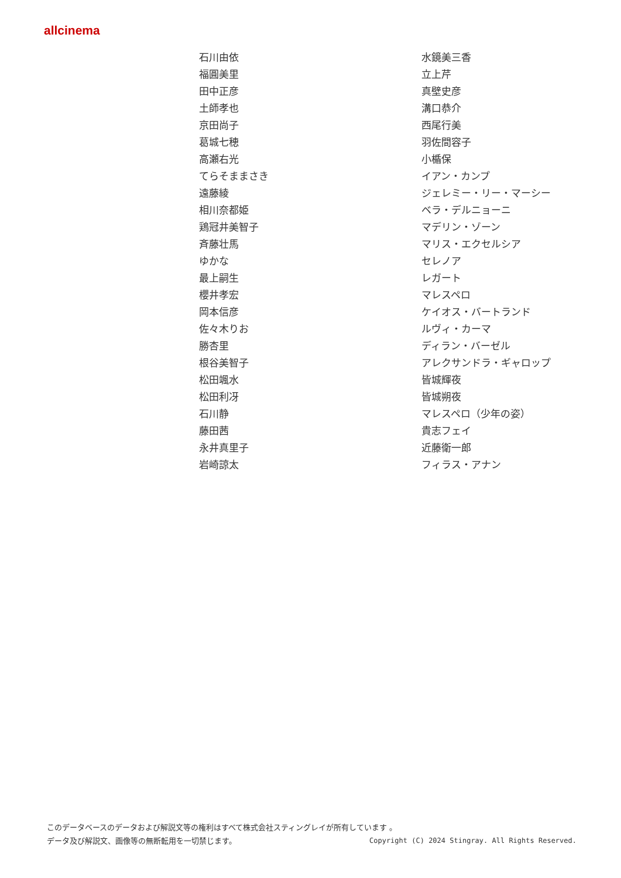allcinema
| 石川由依 | 水鏡美三香 |
| 福圓美里 | 立上芹 |
| 田中正彦 | 真壁史彦 |
| 土師孝也 | 溝口恭介 |
| 京田尚子 | 西尾行美 |
| 葛城七穂 | 羽佐間容子 |
| 高瀬右光 | 小楯保 |
| てらそままさき | イアン・カンプ |
| 遠藤綾 | ジェレミー・リー・マーシー |
| 相川奈都姫 | ベラ・デルニョーニ |
| 鶏冠井美智子 | マデリン・ゾーン |
| 斉藤壮馬 | マリス・エクセルシア |
| ゆかな | セレノア |
| 最上嗣生 | レガート |
| 櫻井孝宏 | マレスペロ |
| 岡本信彦 | ケイオス・バートランド |
| 佐々木りお | ルヴィ・カーマ |
| 勝杏里 | ディラン・バーゼル |
| 根谷美智子 | アレクサンドラ・ギャロップ |
| 松田颯水 | 皆城輝夜 |
| 松田利冴 | 皆城朔夜 |
| 石川静 | マレスペロ（少年の姿） |
| 藤田茜 | 貴志フェイ |
| 永井真里子 | 近藤衛一郎 |
| 岩崎諒太 | フィラス・アナン |
このデータベースのデータおよび解説文等の権利はすべて株式会社スティングレイが所有しています 。
Copyright (C) 2024 Stingray. All Rights Reserved. データ及び解説文、画像等の無断転用を一切禁じます。